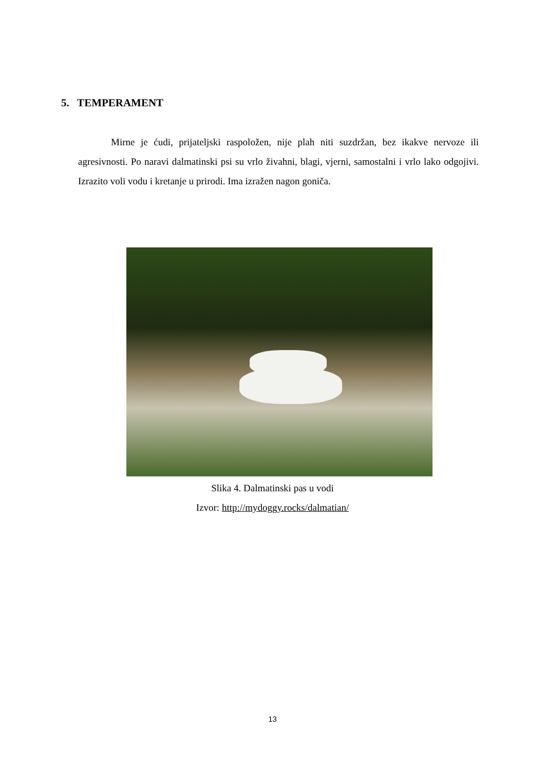5. TEMPERAMENT
Mirne je ćudi, prijateljski raspoložen, nije plah niti suzdržan, bez ikakve nervoze ili agresivnosti. Po naravi dalmatinski psi su vrlo živahni, blagi, vjerni, samostalni i vrlo lako odgojivi. Izrazito voli vodu i kretanje u prirodi. Ima izražen nagon goniča.
Slika 4. Dalmatinski pas u vodi
Izvor: http://mydoggy.rocks/dalmatian/
13